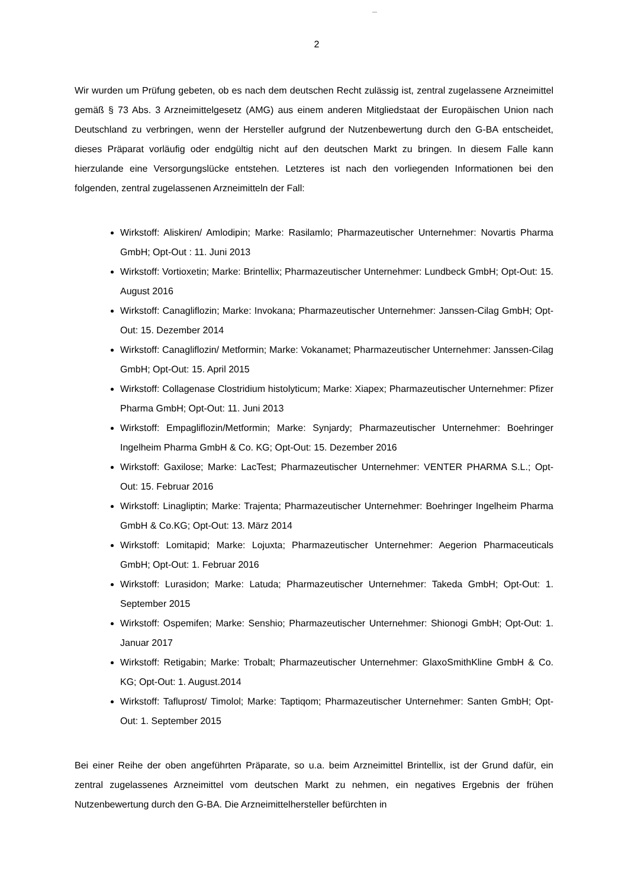2
Wir wurden um Prüfung gebeten, ob es nach dem deutschen Recht zulässig ist, zentral zugelas­sene Arzneimittel gemäß § 73 Abs. 3 Arzneimittelgesetz (AMG) aus einem anderen Mitgliedstaat der Europäischen Union nach Deutschland zu verbringen, wenn der Hersteller aufgrund der Nutzenbewertung durch den G-BA entscheidet, dieses Präparat vorläufig oder endgültig nicht auf den deutschen Markt zu bringen. In diesem Falle kann hierzulande eine Versorgungslücke entstehen. Letzteres ist nach den vorliegenden Informationen bei den folgenden, zentral zugelas­senen Arzneimitteln der Fall:
Wirkstoff: Aliskiren/ Amlodipin; Marke: Rasilamlo; Pharmazeutischer Unternehmer: Novar­tis Pharma GmbH; Opt-Out : 11. Juni 2013
Wirkstoff: Vortioxetin; Marke: Brintellix; Pharmazeutischer Unternehmer: Lundbeck GmbH; Opt-Out: 15. August 2016
Wirkstoff: Canagliflozin; Marke: Invokana; Pharmazeutischer Unternehmer: Janssen-Cilag GmbH; Opt-Out: 15. Dezember 2014
Wirkstoff: Canagliflozin/ Metformin; Marke: Vokanamet; Pharmazeutischer Unternehmer: Janssen-Cilag GmbH; Opt-Out: 15. April 2015
Wirkstoff: Collagenase Clostridium histolyticum; Marke: Xiapex; Pharmazeutischer Unter­nehmer: Pfizer Pharma GmbH; Opt-Out: 11. Juni 2013
Wirkstoff: Empagliflozin/Metformin; Marke: Synjardy; Pharmazeutischer Unternehmer: Boehringer Ingelheim Pharma GmbH & Co. KG; Opt-Out: 15. Dezember 2016
Wirkstoff: Gaxilose; Marke: LacTest; Pharmazeutischer Unternehmer: VENTER PHARMA S.L.; Opt-Out: 15. Februar 2016
Wirkstoff: Linagliptin; Marke: Trajenta; Pharmazeutischer Unternehmer: Boehringer Ingel­heim Pharma GmbH & Co.KG; Opt-Out: 13. März 2014
Wirkstoff: Lomitapid; Marke: Lojuxta; Pharmazeutischer Unternehmer: Aegerion Phar­maceuticals GmbH; Opt-Out: 1. Februar 2016
Wirkstoff: Lurasidon; Marke: Latuda; Pharmazeutischer Unternehmer: Takeda GmbH; Opt-Out: 1. September 2015
Wirkstoff: Ospemifen; Marke: Senshio; Pharmazeutischer Unternehmer: Shionogi GmbH; Opt-Out: 1. Januar 2017
Wirkstoff: Retigabin; Marke: Trobalt; Pharmazeutischer Unternehmer: GlaxoSmithKline GmbH & Co. KG; Opt-Out: 1. August.2014
Wirkstoff: Tafluprost/ Timolol; Marke: Taptiqom; Pharmazeutischer Unternehmer: Santen GmbH; Opt-Out: 1. September 2015
Bei einer Reihe der oben angeführten Präparate, so u.a. beim Arzneimittel Brintellix, ist der Grund dafür, ein zentral zugelassenes Arzneimittel vom deutschen Markt zu nehmen, ein negatives Ergebnis der frühen Nutzenbewertung durch den G-BA. Die Arzneimittelhersteller befürchten in